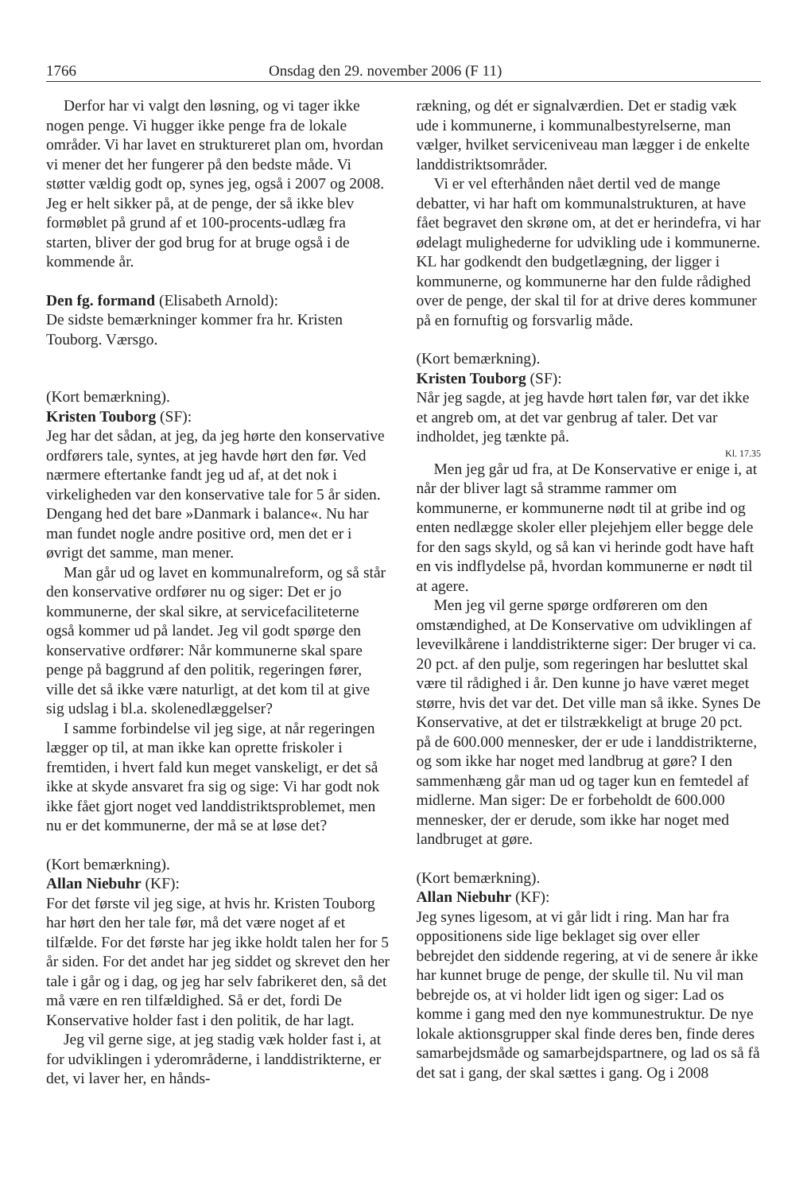1766 Onsdag den 29. november 2006 (F 11)
Derfor har vi valgt den løsning, og vi tager ikke nogen penge. Vi hugger ikke penge fra de lokale områder. Vi har lavet en struktureret plan om, hvordan vi mener det her fungerer på den bedste måde. Vi støtter vældig godt op, synes jeg, også i 2007 og 2008. Jeg er helt sikker på, at de penge, der så ikke blev formøblet på grund af et 100-procents-udlæg fra starten, bliver der god brug for at bruge også i de kommende år.
Den fg. formand (Elisabeth Arnold):
De sidste bemærkninger kommer fra hr. Kristen Touborg. Værsgo.
(Kort bemærkning).
Kristen Touborg (SF):
Jeg har det sådan, at jeg, da jeg hørte den konservative ordførers tale, syntes, at jeg havde hørt den før. Ved nærmere eftertanke fandt jeg ud af, at det nok i virkeligheden var den konservative tale for 5 år siden. Dengang hed det bare »Danmark i balance«. Nu har man fundet nogle andre positive ord, men det er i øvrigt det samme, man mener.
Man går ud og lavet en kommunalreform, og så står den konservative ordfører nu og siger: Det er jo kommunerne, der skal sikre, at servicefaciliteterne også kommer ud på landet. Jeg vil godt spørge den konservative ordfører: Når kommunerne skal spare penge på baggrund af den politik, regeringen fører, ville det så ikke være naturligt, at det kom til at give sig udslag i bl.a. skolenedlæggelser?
I samme forbindelse vil jeg sige, at når regeringen lægger op til, at man ikke kan oprette friskoler i fremtiden, i hvert fald kun meget vanskeligt, er det så ikke at skyde ansvaret fra sig og sige: Vi har godt nok ikke fået gjort noget ved landdistriktsproblemet, men nu er det kommunerne, der må se at løse det?
(Kort bemærkning).
Allan Niebuhr (KF):
For det første vil jeg sige, at hvis hr. Kristen Touborg har hørt den her tale før, må det være noget af et tilfælde. For det første har jeg ikke holdt talen her for 5 år siden. For det andet har jeg siddet og skrevet den her tale i går og i dag, og jeg har selv fabrikeret den, så det må være en ren tilfældighed. Så er det, fordi De Konservative holder fast i den politik, de har lagt.
Jeg vil gerne sige, at jeg stadig væk holder fast i, at for udviklingen i yderområderne, i landdistrikterne, er det, vi laver her, en hånds-
rækning, og dét er signalværdien. Det er stadig væk ude i kommunerne, i kommunalbestyrelserne, man vælger, hvilket serviceniveau man lægger i de enkelte landdistriktsområder.
Vi er vel efterhånden nået dertil ved de mange debatter, vi har haft om kommunalstrukturen, at have fået begravet den skrøne om, at det er herindefra, vi har ødelagt mulighederne for udvikling ude i kommunerne. KL har godkendt den budgetlægning, der ligger i kommunerne, og kommunerne har den fulde rådighed over de penge, der skal til for at drive deres kommuner på en fornuftig og forsvarlig måde.
(Kort bemærkning).
Kristen Touborg (SF):
Når jeg sagde, at jeg havde hørt talen før, var det ikke et angreb om, at det var genbrug af taler. Det var indholdet, jeg tænkte på.
Kl. 17.35
Men jeg går ud fra, at De Konservative er enige i, at når der bliver lagt så stramme rammer om kommunerne, er kommunerne nødt til at gribe ind og enten nedlægge skoler eller plejehjem eller begge dele for den sags skyld, og så kan vi herinde godt have haft en vis indflydelse på, hvordan kommunerne er nødt til at agere.
Men jeg vil gerne spørge ordføreren om den omstændighed, at De Konservative om udviklingen af levevilkårene i landdistrikterne siger: Der bruger vi ca. 20 pct. af den pulje, som regeringen har besluttet skal være til rådighed i år. Den kunne jo have været meget større, hvis det var det. Det ville man så ikke. Synes De Konservative, at det er tilstrækkeligt at bruge 20 pct. på de 600.000 mennesker, der er ude i landdistrikterne, og som ikke har noget med landbrug at gøre? I den sammenhæng går man ud og tager kun en femtedel af midlerne. Man siger: De er forbeholdt de 600.000 mennesker, der er derude, som ikke har noget med landbruget at gøre.
(Kort bemærkning).
Allan Niebuhr (KF):
Jeg synes ligesom, at vi går lidt i ring. Man har fra oppositionens side lige beklaget sig over eller bebrejdet den siddende regering, at vi de senere år ikke har kunnet bruge de penge, der skulle til. Nu vil man bebrejde os, at vi holder lidt igen og siger: Lad os komme i gang med den nye kommunestruktur. De nye lokale aktionsgrupper skal finde deres ben, finde deres samarbejdsmåde og samarbejdspartnere, og lad os så få det sat i gang, der skal sættes i gang. Og i 2008